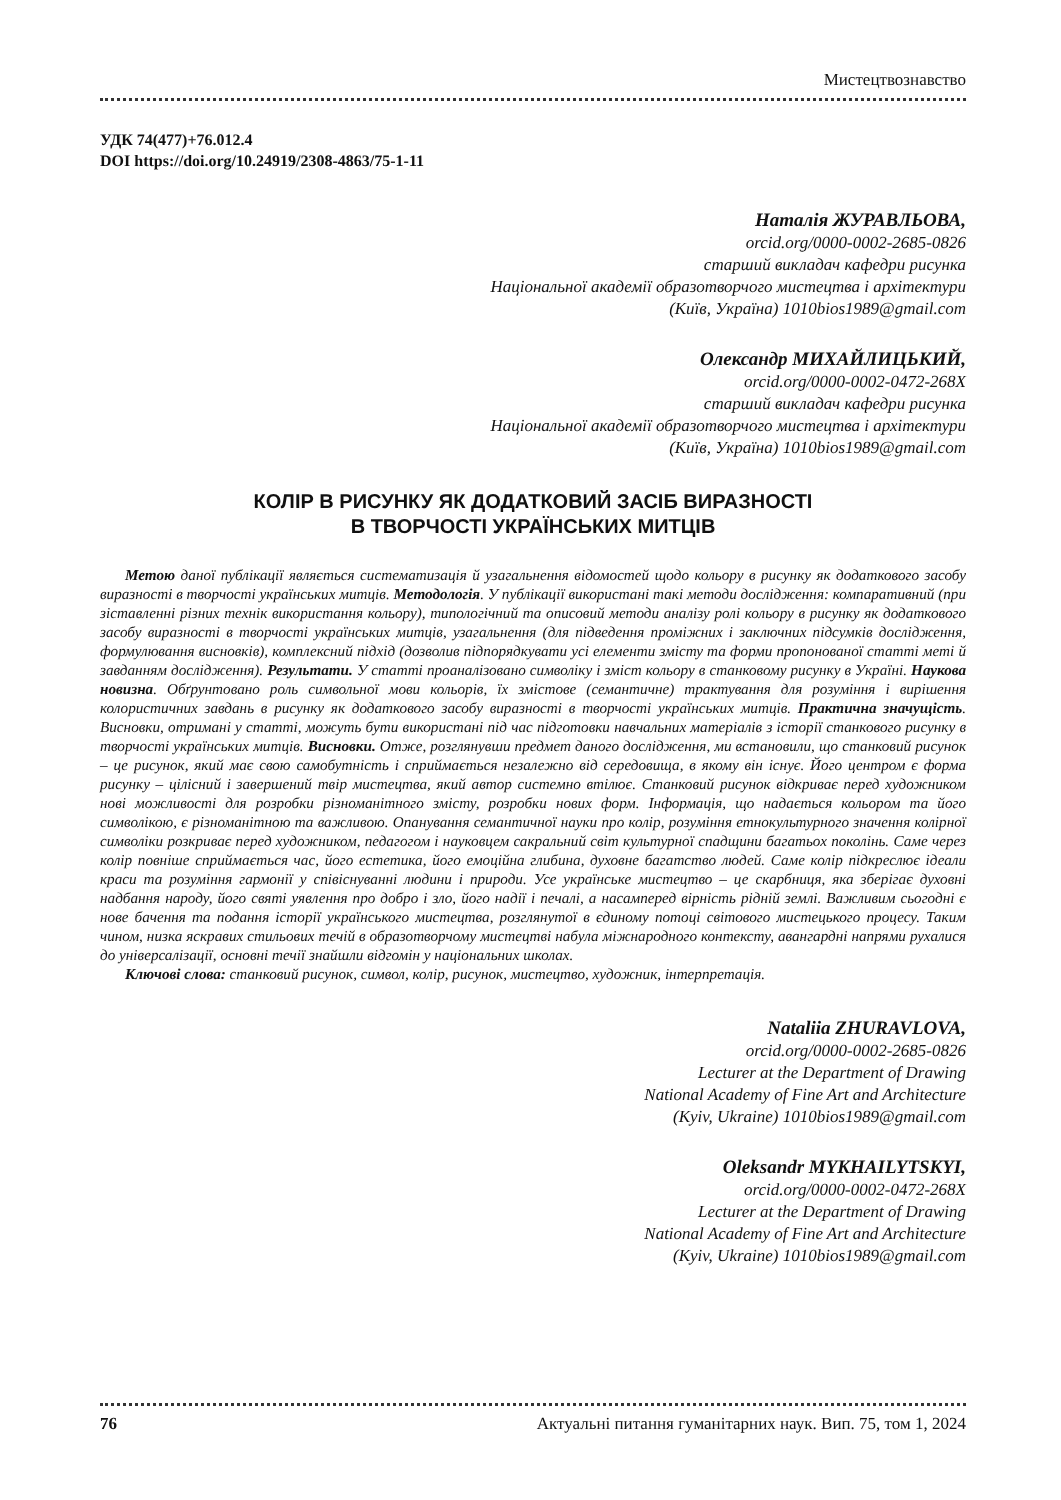Мистецтвознавство
УДК 74(477)+76.012.4
DOI https://doi.org/10.24919/2308-4863/75-1-11
Наталія ЖУРАВЛЬОВА,
orcid.org/0000-0002-2685-0826
старший викладач кафедри рисунка
Національної академії образотворчого мистецтва і архітектури
(Київ, Україна) 1010bios1989@gmail.com
Олександр МИХАЙЛИЦЬКИЙ,
orcid.org/0000-0002-0472-268X
старший викладач кафедри рисунка
Національної академії образотворчого мистецтва і архітектури
(Київ, Україна) 1010bios1989@gmail.com
КОЛІР В РИСУНКУ ЯК ДОДАТКОВИЙ ЗАСІБ ВИРАЗНОСТІ
В ТВОРЧОСТІ УКРАЇНСЬКИХ МИТЦІВ
Метою даної публікації являється систематизація й узагальнення відомостей щодо кольору в рисунку як додаткового засобу виразності в творчості українських митців. Методологія. У публікації використані такі методи дослідження: компаративний (при зіставленні різних технік використання кольору), типологічний та описовий методи аналізу ролі кольору в рисунку як додаткового засобу виразності в творчості українських митців, узагальнення (для підведення проміжних і заключних підсумків дослідження, формулювання висновків), комплексний підхід (дозволив підпорядкувати усі елементи змісту та форми пропонованої статті меті й завданням дослідження). Результати. У статті проаналізовано символіку і зміст кольору в станковому рисунку в Україні. Наукова новизна. Обґрунтовано роль символьної мови кольорів, їх змістове (семантичне) трактування для розуміння і вирішення колористичних завдань в рисунку як додаткового засобу виразності в творчості українських митців. Практична значущість. Висновки, отримані у статті, можуть бути використані під час підготовки навчальних матеріалів з історії станкового рисунку в творчості українських митців. Висновки. Отже, розглянувши предмет даного дослідження, ми встановили, що станковий рисунок – це рисунок, який має свою самобутність і сприймається незалежно від середовища, в якому він існує. Його центром є форма рисунку – цілісний і завершений твір мистецтва, який автор системно втілює. Станковий рисунок відкриває перед художником нові можливості для розробки різноманітного змісту, розробки нових форм. Інформація, що надається кольором та його символікою, є різноманітною та важливою. Опанування семантичної науки про колір, розуміння етнокультурного значення колірної символіки розкриває перед художником, педагогом і науковцем сакральний світ культурної спадщини багатьох поколінь. Саме через колір повніше сприймається час, його естетика, його емоційна глибина, духовне багатство людей. Саме колір підкреслює ідеали краси та розуміння гармонії у співіснуванні людини і природи. Усе українське мистецтво – це скарбниця, яка зберігає духовні надбання народу, його святі уявлення про добро і зло, його надії і печалі, а насамперед вірність рідній землі. Важливим сьогодні є нове бачення та подання історії українського мистецтва, розглянутої в єдиному потоці світового мистецького процесу. Таким чином, низка яскравих стильових течій в образотворчому мистецтві набула міжнародного контексту, авангардні напрями рухалися до універсалізації, основні течії знайшли відгомін у національних школах.
Ключові слова: станковий рисунок, символ, колір, рисунок, мистецтво, художник, інтерпретація.
Nataliia ZHURAVLOVA,
orcid.org/0000-0002-2685-0826
Lecturer at the Department of Drawing
National Academy of Fine Art and Architecture
(Kyiv, Ukraine) 1010bios1989@gmail.com
Oleksandr MYKHAILYTSKYI,
orcid.org/0000-0002-0472-268X
Lecturer at the Department of Drawing
National Academy of Fine Art and Architecture
(Kyiv, Ukraine) 1010bios1989@gmail.com
76 Актуальні питання гуманітарних наук. Вип. 75, том 1, 2024